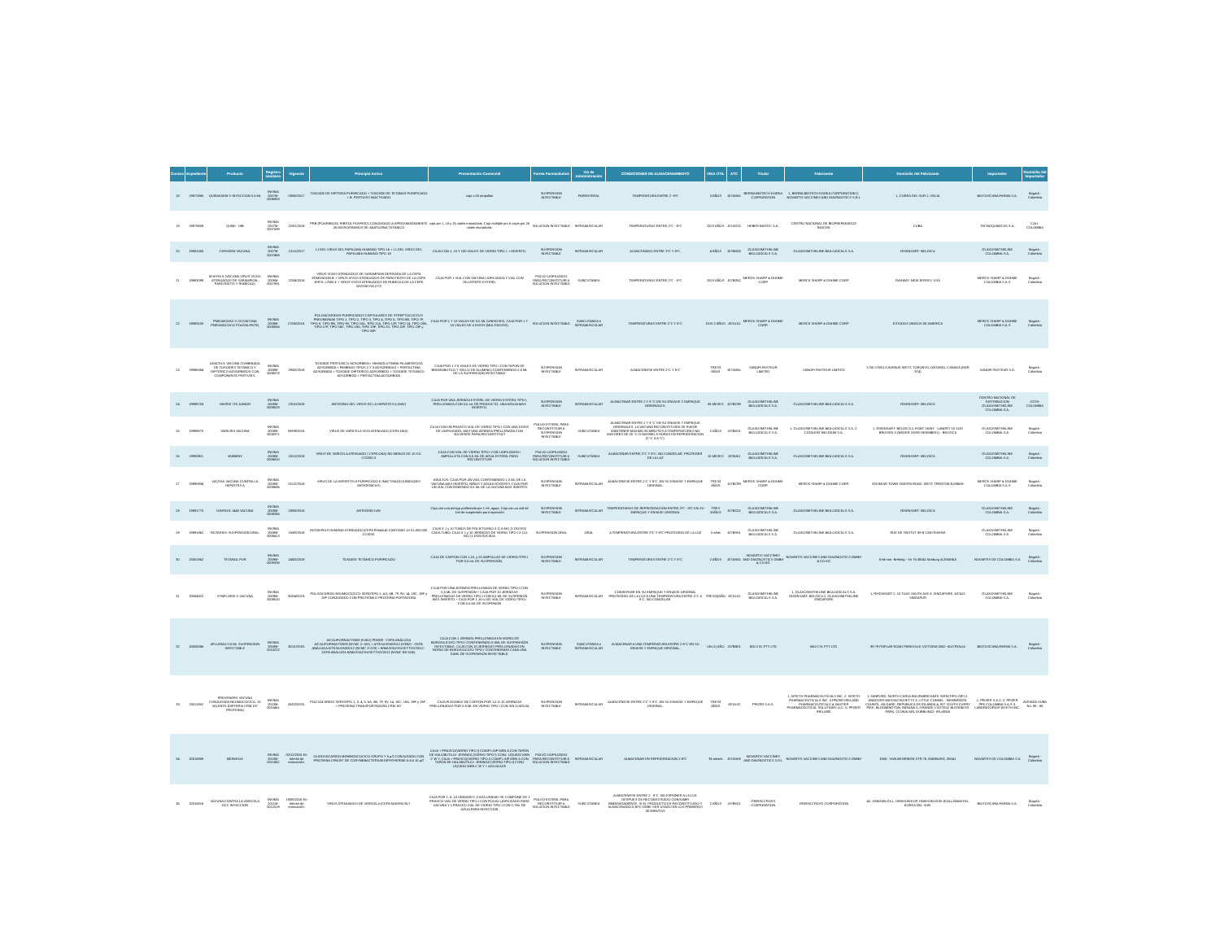| Consec | Expediente | Producto | Registro sanitario | Vigencia | Principio Activo | Presentación Comercial | Forma Farmacéutica | Vía de Administración | CONDICIONES DE ALMACENAMIENTO | VIDA ÚTIL | ATC | Titular | Fabricante | Domicilio del Fabricante | Importador | Domicilio del Importador |
| --- | --- | --- | --- | --- | --- | --- | --- | --- | --- | --- | --- | --- | --- | --- | --- | --- |
| 18 | 19972860 | QUINVAXEM ® INYECCION 0.5 ML | INVIMA 2007M-0006983 | 09/05/2017 | TOXOIDE DE DIFTERIA PURIFICADO + TOXOIDE DE TETANOS PURIFICADO + B. PERTUSIS INACTIVADO | caja x 50 ampollas | SUSPENSION INYECTABLE | PARENTERAL | TEMPERATURA ENTRE 2 -8ºC | 3 AÑOS | J07AM51 | BERNA BIOTECH KOREA CORPORATION | 1, BERNA BIOTECH KOREA CORPORATION 2, NOVARTIS VACCINES AND DIAGNOSTICS S.R.L | 1, COREA DEL SUR 2, ITALIA | BIOTOSCANA FARMA S.A. | Bogotá - Colombia |
| 19 | 19979609 | QUIMI - HIB | INVIMA 2007M-0007599 | 22/01/2018 | PRB (POLIRIBOSIL RIBITOL FOSFATO) CONJUGADO A APROXIMADAMENTE 26 MICROGRAMOS DE ANATOXINA TETANICA | caja por 1, 10 y 25 viales monodosis. Caja múltiple por 6 cajas por 25 viales monodosis. | SOLUCION INYECTABLE | INTRAMUSCULAR | TEMPERATURAS ENTRE 2°C - 8°C | DOS AÑOS | J07AG01 | HEBER BIOTEC S.A. | CENTRO NACIONAL DE BIOPREPARADOS BIOCEN | CUBA | TECNOQUIMICAS S.A. | CALI- COLOMBIA |
| 20 | 19981555 | CERVARIX VACUNA. | INVIMA 2007M-0007488 | 21/11/2017 | L1 DEL VIRUS DEL PAPILOMA HUMANO TIPO 16 + L1 DEL VIRUS DEL PAPILOMA HUMANO TIPO 18 | CAJA CON 1, 10 Y 100 VIALES DE VIDRIO TIPO I, + INSERTO. | SUSPENSION INYECTABLE | INTRAMUSCULAR | ALMACENADO ENTRE 2ºC Y 8ºC. | 4 AÑOS | J07BM02 | GLAXOSMITHKLINE BIOLOGICALS S.A. | GLAXOSMITHKLINE BIOLOGICALS S.A. | RIXENSART- BELGICA | GLAXOSMITHKLINE COLOMBIA S.A. | Bogotá - Colombia |
| 21 | 19983099 | M-M-R® II (VACUNA VIRUS VIVOS ATENUADOS DE SARAMPION, PAROTIDITIS Y RUBEOLA) | INVIMA 2008M-0007891 | 22/04/2018 | VIRUS VIVOS ATENUADOS DE SARAMPION DERIVADA DE LA CEPA EDMONSON B + VIRUS VIVOS ATENUADOS DE PAROTIDITIS DE LA CEPA JERYL LYNN ® + VIRUS VIVOS ATENUADOS DE RUBEOLA DE LA CEPA WISTAR RA 27/3 | CAJA POR 1 VIAL CON VACUNA LIOFILIZADA Y VIAL CON DILUYENTE ESTERIL | POLVO LIOFILIZADO PARA RECONSTITUIR A SOLUCION INYECTABLE | SUBCUTANEA | TEMPERATURAS ENTRE 2°C - 8°C | DOS AÑOS | J07BD52 | MERCK SHARP & DOHME CORP | MERCK SHARP & DOHME CORP | RAHWAY, NEW JERSEY, USA | MERCK SHARP & DOHME COLOMBIA S.A.S | Bogotá - Colombia |
| 22 | 19983100 | PNEUMOVAX ® 23 (VACUNA PNEUMOCOCO POLIVALENTE) | INVIMA 2008M-0008056 | 27/05/2018. | POLISACARIDOS PURIFICADOS CAPSULARES DE STREPTOCOCCUS PNEUMONIAE TIPO 1, TIPO 2, TIPO 3, TIPO 4, TIPO 5, TIPO 6B, TIPO 7F, TIPO 8, TIPO 9N, TIPO 9V, TIPO 10A, TIPO 11A, TIPO 12F, TIPO 14, TIPO 15B, TIPO 17F, TIPO 18C, TIPO 19A, TIPO 19F, TIPO 20, TIPO 22F, TIPO 23F y TIPO 33F. | CAJA POR 1 Y 10 VIALES DE 0,5 ML (UNIDOSIS). CAJA POR 1 Y 10 VIALES DE 5 DOSIS (MULTIDOSIS). | SOLUCION INYECTABLE | SUBCUTANEA e INTRAMUSCULAR | TEMPERATURAS ENTRE 2°C Y 8°C | DOS 2 AÑOS | J07AL01 | MERCK SHARP & DOHME CORP. | MERCK SHARP & DOHME CORP | ESTADOS UNIDOS DE AMERICA | MERCK SHARP & DOHME COLOMBIA S.A.S | Bogotá - Colombia |
| 23 | 19986384 | ADACEL® VACUNA COMBINADA DE TOXOIDES TETANICO Y DIFTERICO ADSORBIDOS CON COMPONENTE PERTUSIS. | INVIMA 2008M-0008078 | 29/05/2018 | TOXOIDE PERTUSICO ADSORBIDO+ HEMAGLUTININA FILAMENTOSA ADSORBIDA + FIMBRIAS TIPOS 2 Y 3 ADSORBIDAS + PERTACTINA ADSORBIDA + TOXOIDE DIFTERICO ADSORBIDO + TOXOIDE TETANICO ADSORBIDO + PERTACTINA ADSORBIDA | CAJA POR 1 Y 5 VIALES DE VIDRIO TIPO I CON TAPON DE BROMOBUTILO Y SELLO DE ALUMINIO CONTENIENDO 0,5 ML DE LA SUSPENSION INYECTABLE | SUSPENSION INYECTABLE | INTRAMUSCULAR | ALMACENESE ENTRE 2°C Y 8°C | TRES3 AÑOS | J07AM51 | SANOFI PASTEUR LIMITED | SANOFI PASTEUR LIMITED | 1755 STEELS AVENUE WEST, TORONTO, ONTARIO, CANADA (M2R 3T4) | SANOFI PASTEUR S.A. | Bogotá - Colombia |
| 24 | 19989753 | HAVRIX 720 JUNIOR | INVIMA 2008M-0008528 | 23/10/2018 | ANTIGENO DEL VIRUS DE LA HEPATITIS A (HAV) | CAJA POR UNA JERINGA ESTÉRIL DE VIDRIO ESTÉRIL TIPO I, PRELLENADA CON 0,5 mL DE PRODUCTO, UNA AGUJA MAS INSERTO. | SUSPENSION INYECTABLE | INTRAMUSCULAR | ALMACENAR ENTRE 2 Y 8 °C EN SU ENVASE Y EMPAQUE ORIGINALES. | 36 MESES | J07BC99 | GLAXOSMITHKLINE BIOLOGICALS S.A. | GLAXOSMITHKLINE BIOLOGICALS S.A. | RIXENSART- BELGICA | CENTRO NACIONAL DE DISTRIBUCION GLAXOSMITHKLINE COLOMBIA S.A. | COTA-COLOMBIA |
| 25 | 19989870 | VARILRIX VACUNA | INVIMA 2008M-0008371 | 09/09/2018. | VIRUS DE VARICELA VIVO ATENUADO (CEPA OKA) | CAJA CON UN FRASCO VIAL DE VIDRIO TIPO I CON UNA DOSIS DE LIOFILIZADO, MAS UNA JERINGA PRELLENADA CON SOLVENTE PARA RECONSTITUCI | POLVO ESTERIL PARA RECONSTITUIR A SUSPENSION INYECTABLE | SUBCUTANEA | ALMACENAR ENTRE 2 Y 8 °C EN SU ENVASE Y EMPAQUE ORIGINALES. LA VACUNA RECONSTITUIDA SE PUEDE MANTENER MAXIMO 90 MINUTOS A TEMPERATURAS NO MAYORES DE 25 °C O MAXIMO 8 HORAS EN REFRIGERACIÓN (2 °C A 8 °C). | 2 AÑOS | J07BK01 | GLAXOSMITHKLINE BIOLOGICALS S.A. | 1. GLAXOSMITHKLINE BIOLOGICALS S.A. 2, CATALENT BELGIUM S.A. | 1, RIXENSART- BELGICA 2, FONT SAINT - LANDRY 10 1120 BRUSSELS (NEDER OVER HEEMBEEL) - BELGICA | GLAXOSMITHKLINE COLOMBIA S.A. | Bogotá - Colombia |
| 26 | 19990911 | VAMMRIX | INVIMA 2008M-0008810 | 10/12/2018 | VIRUS DE VARICELA ATENUADO ( CEPA OKA) NO MENOS DE 10 3.0. CCID50 3 | CAJA CON VIAL DE VIDRIO TIPO I CON LIOFILIZADO+ AMPOLLETA CON 0.5 ML DE AGUA ESTÉRIL PARA RECONSTITUIR | POLVO LIOFILIZADO PARA RECONSTITUIR A SOLUCION INYECTABLE | SUBCUTANEA | ALMACENAR ENTRE 2°C Y 8°C. NO CONGELAR. PROTEGER DE LA LUZ | 18 MESES | J07BJ51 | GLAXOSMITHKLINE BIOLOGICALS S.A. | GLAXOSMITHKLINE BIOLOGICALS S.A. | RIXENSART- BELGICA | GLAXOSMITHKLINE COLOMBIA S.A. | Bogotá - Colombia |
| 27 | 19990934 | VAQTA® VACUNA CONTRA LA HEPATITIS A | INVIMA 2008M-0008696 | 01/12/2018 | VIRUS DE LA HEPATITIS A PURIFICADO E INACTIVADO (UNIDADES ANTIGENICAS) | ADULTOS: CAJA POR UN VIAL CONTENIENDO 1,0 ML DE LA VACUNA MAS INSERTO; NIÑOS Y ADOLESCENTES: CAJA POR UN VIAL CONTENIENDO 0,5 ML DE LA VACUNA MAS INSERTO | SUSPENSION INYECTABLE | INTRAMUSCULAR | ALMACENESE ENTRE 2°C Y 8°C, EN SU ENVASE Y EMPAQUE ORIGINAL. | TRES3 AÑOS | J07BC99 | MERCK SHARP & DOHME CORP. | MERCK SHARP & DOHME CORP. | 820 BEAR TOWN TAVERN ROAD, WEST TRENTON NJ08628 | MERCK SHARP & DOHME COLOMBIA S.A.S | Bogotá - Colombia |
| 28 | 19991775 | HAVRIX® 1440 VACUNA | INVIMA 2008M-0008356 | 28/08/2018 | ANTIGENO HAV | Caja con una jeringa prellenada por 1 ml, aguja. Caja con un vial de 1ml de suspensión para inyección | SUSPENSION INYECTABLE | INTRAMUSCULAR | TEMPERATURAS DE REFRIGERACIÓN ENTRE 2ºC - 8ºC EN SU EMPAQUE Y ENVASE ORIGINAL | TRES 3AÑOS | J07BC02 | GLAXOSMITHKLINE BIOLOGICALS S.A. | GLAXOSMITHKLINE BIOLOGICALS S.A. | RIXENSART- BELGICA | GLAXOSMITHKLINE COLOMBIA S.A. | Bogotá - Colombia |
| 29 | 19991862 | ROTARIX® SUSPENSIÓN ORAL | INVIMA 2008M-0008413 | 16/09/2018 | ROTAVIRUS HUMANO ATENUADO (CEPA RIX4414) CANTIDAD 10 X1.000.000 CCID50. | CAJA X 1 y 10 TUBOS DE POLIETILENO X (1,5 ML) (1 DOSIS)/ CADA TUBO. CAJA X 1 y 10 JERINGAS DE VIDRIO TIPO I X (1,5 ML) (1 DOSIS)/CADA | SUSPENSION ORAL | ORAL | A TEMPERATURA ENTRE 2ºC Y 8ºC PROTEGIDO DE LA LUZ | 3 años | J07BH01 | GLAXOSMITHKLINE BIOLOGICALS S.A. | GLAXOSMITHKLINE BIOLOGICALS S.A. | RUE DE I'INSTUT 89 B-1330 RIXENS | GLAXOSMITHKLINE COLOMBIA S.A. | Bogotá - Colombia |
| 30 | 20001952 | TETANOL PUR | INVIMA 2009M-0009338 | 24/03/2019 | TOXOIDE TETANICO PURIFICADO | CAJA DE CARTON CON 1,10, y 20 AMPOLLAS DE VIDRIO TIPO I POR 0,5 mL DE SUSPENSIÓN. | SUSPENSION INYECTABLE | INTRAMUSCULAR | TEMPERATURAS ENTRE 2°C Y 8°C | 2 AÑOS | J07AM01 | NOVARTIS VACCINES AND DIAGNOSTICS GMBH & CO KG | NOVARTIS VACCINES AND DIAGNOSTICS GMBH & CO KG | Emil-von -Behring - Str 76 35041 Marburg ALEMANIA | NOVARTIS DE COLOMBIA S.A | Bogotá - Colombia |
| 31 | 20004822 | SYNFLORIX ® VACUNA | INVIMA 2009M-0009510 | 30/04/2019. | POLISACARIDO NEUMOCOCICO SEROTIPO 1, 4,5, 6B, 7F, 9V, 14, 18C, 19F y 23F CONJUGADO CON PROTEÍNA D PROTEÍNA PORTADORA | CAJA POR UNA JERINGA PRELLENADA DE VIDRIO TIPO I CON 0,5 ML DE SUSPENIÓN + CAJA POR 10 JERINGAS PRELLENADAS DE VIDRIO TIPO I CON 0,5 ML DE SUSPENIÓN MÁS INSERTO + CAJA POR 1,10 o 100 VIAL DE VIDRIO TIPO I CON 0,5 ML DE SUSPENIÓN | SUSPENSION INYECTABLE | INTRAMUSCULAR | CONSERVAR EN SU EMPAQUE Y ENVASE ORIGINAL PROTEGIDO DE LA LUZ A UNA TEMPERATURA ENTRE 2°C A 8°C. NO CONGELAR. | TRES(3)AÑO | J07AL02 | GLAXOSMITHKLINE BIOLOGICALS S.A. | 1, GLAXOSMITHKLINE BIOLOGICALS S.A. RIXENSART, BELGICA 2, GLAXOSMITHKLINE SINGAPORE | 1, RIXENSART 2, 10 TUAS SAUTH AVE 8, SINGAPORE, 637421 SINGAPUR | GLAXOSMITHKLINE COLOMBIA S.A. | Bogotá - Colombia |
| 32 | 20005066 | AFLURIA® 0.5 ML SUSPENSION INYECTABLE | INVIMA 2009M-0010222 | 30/11/2019. | A/CALIFORNIA/7/2009 (H1N1) PDM09 - CEPA ANÁLOGA A/CALIFORNIA/7/2009 (NYMC X-181) + A/TEXAS/50/2012 (H3N2) - CEPA ANÁLOGA A/TEXAS/50/2012 (NYMC X-223) + B/MASSACHUSETTS/2/2012 - CEPA ANÁLOGA B/MASSACHUSETTS/2/2012 (NYMC BX-51B). | CAJA CON 1 JERINGA PRELLENADA EN VIDRIO DE BOROSILICATO TIPO I CONTENIENDO 0.5ML DE SUSPENSIÓN INYECTABLE. CAJA CON 10 JERINGAS PRELLENADAS EN VIDRIO DE BOROSILICATO TIPO I CONTENIENDO CADA UNA 0.5ML DE SUSPENSIÓN INYECTABLE. | SUSPENSION INYECTABLE | SUBCUTANEA e INTRAMUSCULAR | ALMACENAR A UNA TEMPERATURA ENTRE 2-8°C EN SU ENVASE Y EMPAQUE ORIGINAL. | UN (1) AÑO | J07BB01 | BIO CSL PTY LTD | BIO CSL PTY LTD | 39-79 POPLAR ROAD PARKVILLE VICTORIA 3052- AUSTRALIA | BIOTOSCANA FARMA S.A. | Bogotá - Colombia |
| 33 | 20011362 | PREVENAR® VACUNA CONJUGADA NEUMOCOCICA, 13 VALENTE (DIFTERIA CRM 197 PROTEINA) | INVIMA 2010M-0010461 | 26/02/2020. | POLISACARIDO SEROTIPO 1, 3, 4, 5, 6A, 6B, 7F, 9V, 14, 18C, 19A, 19F y 23F . + PROTEINA TRANSPORTADORA CRM 197 | CAJA PLEGABLE DE CARTON POR 1,5 O 10 JERINGAS PRELLENADAS POR 0.5 ML EN VIDRIO TIPO I CON SIN O AGUJA | SUSPENSION INYECTABLE | INTRAMUSCULAR | ALMACENESE ENTRE 2°C Y 8°C, EN SU ENVASE Y EMPAQUE ORIGINAL. | TRES3 AÑOS | J07AL02 | PFIZER S.A.S. | 1, WYETH PHARMACEUTICALS INC. 2. WYETH PHARMACEUTICALS INC. 3 PFIZER IRELAND PHARMACEUTICALS 4, BAXTER PHARMACEUTICAL SOLUTIONS LLC. 5, PFIZER IRELAND | 1.SANFORD, NORTH CAROLINA (FABRICANTE SEROTIPO 23F) 2. ANDOVER-MASSACHUSETTS 3, LITTLE CONNEL , NEWBRIDGE, COUNTIL .KILDARE, REPUBLICA DE IRLANDA 4, 927 SOUTH CURRY PIKE, BLOOMINGTON, INDIANA 5, GRANGE CASTELE BUSSINESS PARK, CLONALKIN, DUBBLINZZ- IRLANDA | 1, PFIZER S.A.S. 2, PFIZER PFE COLOMBIA S.A.S 3. LABORATORIOS WYETH INC. | AVENIDA SUBA No. 95 - 66 |
| 34 | 20018959 | MENVEO® | INVIMA 2010M-0011552 | 02/12/2015 En trámite de renovación. | OLIGOSACARIDO MENINGOCOCICO GRUPO Y 5 µG CONJUGADO CON PROTEINA CRM197 DE CORYNEBACTERIUM DIPHTHERIAE 5,6 A 10 µG | CAJA + FRASCO(VIDRIO TIPO I) COMP LIOF MEN A CON TAPÓN DE HALOBUTILO+ JERINGA (VIDRIO TIPO I) CONJ. LÍQUIDO MEN C W Y; CAJA + FRASCO(VIDRIO TIPO I) COMP LIOF MEN A CON TAPÓN DE HALOBUTILO+ JERINGA (VIDRIO TIPO I) CONJ LÍQUIDO MEN C W Y + AGUJA ACE | POLVO LIOFILIZADO PARA RECONSTITUIR A SOLUCION INYECTABLE | INTRAMUSCULAR | ALMACENAR EN REFRIGERACION 2-8ºC | 36 meses | J07AH08 | NOVARTIS VACCINES AND DIAGNOSTICS S.R.L | NOVARTIS VACCINES AND DIAGNOSTICS GMBH | EMIL- VON BEHRINGN STR 76, MARBURG, 35041 | NOVARTIS DE COLOMBIA S.A | Bogotá - Colombia |
| 35 | 20015816 | VACUNA CONTRA LA VARICELA GCC INYECCION | INVIMA 2011M-0012519 | 19/09/2016 En trámite de renovación. | VIRUS ATENUADOS DE VARICELA (CEPA MAV/06) NLT | CAJA POR 1, 5, 10 UNIDADES: CADA UNIDAD SE COMPONE DE 1 FRASCO VIAL DE VIDRIO TIPO I CON POLVO LIOFILIZADO PARA VACUNA Y 1 FRASCO VIAL DE VIDRIO TIPO I CON 0,7ML DE AGUA PARA INYECCION | POLVO ESTERIL PARA RECONSTITUIR A SOLUCION INYECTABLE | SUBCUTANEA | ALMACENESE ENTRE 2 - 8°C. NO EXPONER A LA LUZ. DESPUES DE RECONSTITUIDO CONSUMIR INMEDIATAMENTE. SI EL PRODUCTO ES RECONSTITUIDO Y ALMACENADO A 30ºC DEBE SER USADO EN LOS PRIMEROS 30 MINUTOS | 2 AÑOS | J07BK01 | GREEN CROSS CORPORATION | GREEN CROSS CORPORATION | 40, SANDAN-GILL, HWASUN-EUP, HWASUN-GUN JEOLLANAM-DO. KOREA DEL SUR. | BIOTOSCANA FARMA S.A. | Bogotá - Colombia |